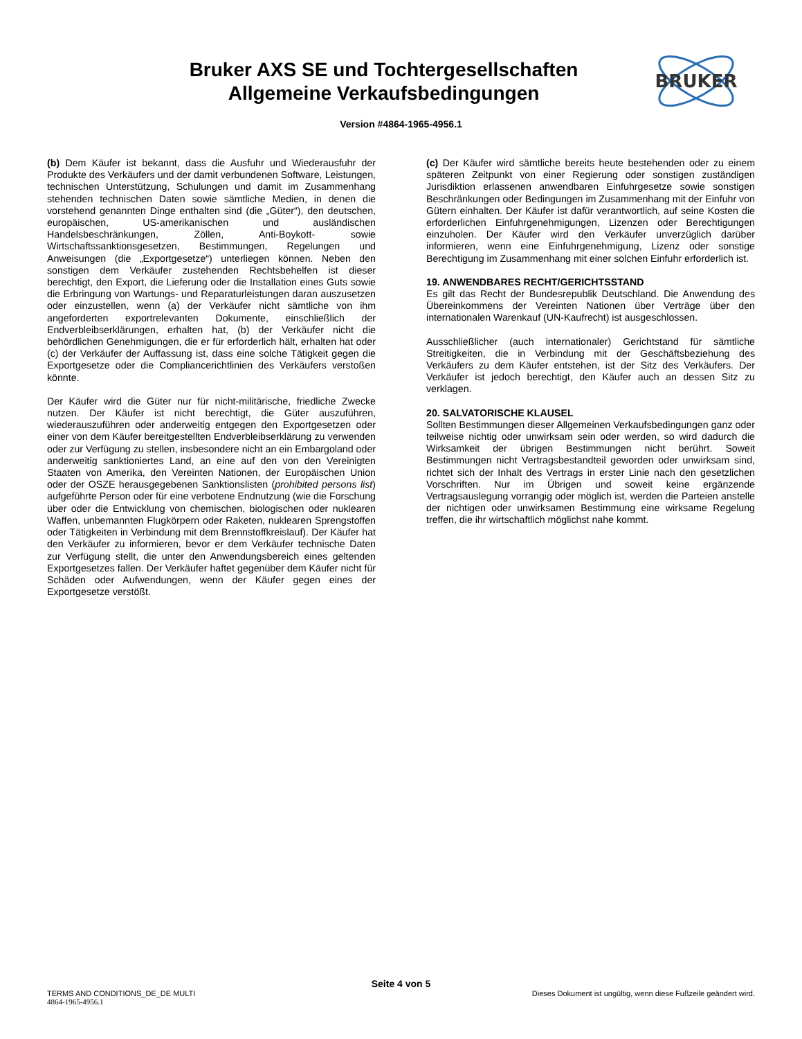Bruker AXS SE und Tochtergesellschaften
Allgemeine Verkaufsbedingungen
BRUKER
Version #4864-1965-4956.1
(b) Dem Käufer ist bekannt, dass die Ausfuhr und Wiederausfuhr der Produkte des Verkäufers und der damit verbundenen Software, Leistungen, technischen Unterstützung, Schulungen und damit im Zusammenhang stehenden technischen Daten sowie sämtliche Medien, in denen die vorstehend genannten Dinge enthalten sind (die „Güter“), den deutschen, europäischen, US-amerikanischen und ausländischen Handelsbeschränkungen, Zöllen, Anti-Boykott- sowie Wirtschaftssanktionsgesetzen, Bestimmungen, Regelungen und Anweisungen (die „Exportgesetze“) unterliegen können. Neben den sonstigen dem Verkäufer zustehenden Rechtsbehelfen ist dieser berechtigt, den Export, die Lieferung oder die Installation eines Guts sowie die Erbringung von Wartungs- und Reparaturleistungen daran auszusetzen oder einzustellen, wenn (a) der Verkäufer nicht sämtliche von ihm angeforderten exportrelevanten Dokumente, einschließlich der Endverbleibserklärungen, erhalten hat, (b) der Verkäufer nicht die behördlichen Genehmigungen, die er für erforderlich hält, erhalten hat oder (c) der Verkäufer der Auffassung ist, dass eine solche Tätigkeit gegen die Exportgesetze oder die Compliancerichtlinien des Verkäufers verstoßen könnte.
Der Käufer wird die Güter nur für nicht-militärische, friedliche Zwecke nutzen. Der Käufer ist nicht berechtigt, die Güter auszuführen, wiederauszuführen oder anderweitig entgegen den Exportgesetzen oder einer von dem Käufer bereitgestellten Endverbleibserklärung zu verwenden oder zur Verfügung zu stellen, insbesondere nicht an ein Embargoland oder anderweitig sanktioniertes Land, an eine auf den von den Vereinigten Staaten von Amerika, den Vereinten Nationen, der Europäischen Union oder der OSZE herausgegebenen Sanktionslisten (prohibited persons list) aufgeführte Person oder für eine verbotene Endnutzung (wie die Forschung über oder die Entwicklung von chemischen, biologischen oder nuklearen Waffen, unbemannten Flugkörpern oder Raketen, nuklearen Sprengstoffen oder Tätigkeiten in Verbindung mit dem Brennstoffkreislauf). Der Käufer hat den Verkäufer zu informieren, bevor er dem Verkäufer technische Daten zur Verfügung stellt, die unter den Anwendungsbereich eines geltenden Exportgesetzes fallen. Der Verkäufer haftet gegenüber dem Käufer nicht für Schäden oder Aufwendungen, wenn der Käufer gegen eines der Exportgesetze verstößt.
(c) Der Käufer wird sämtliche bereits heute bestehenden oder zu einem späteren Zeitpunkt von einer Regierung oder sonstigen zuständigen Jurisdiktion erlassenen anwendbaren Einfuhrgesetze sowie sonstigen Beschränkungen oder Bedingungen im Zusammenhang mit der Einfuhr von Gütern einhalten. Der Käufer ist dafür verantwortlich, auf seine Kosten die erforderlichen Einfuhrgenehmigungen, Lizenzen oder Berechtigungen einzuholen. Der Käufer wird den Verkäufer unverzüglich darüber informieren, wenn eine Einfuhrgenehmigung, Lizenz oder sonstige Berechtigung im Zusammenhang mit einer solchen Einfuhr erforderlich ist.
19. ANWENDBARES RECHT/GERICHTSSTAND
Es gilt das Recht der Bundesrepublik Deutschland. Die Anwendung des Übereinkommens der Vereinten Nationen über Verträge über den internationalen Warenkauf (UN-Kaufrecht) ist ausgeschlossen.
Ausschließlicher (auch internationaler) Gerichtstand für sämtliche Streitigkeiten, die in Verbindung mit der Geschäftsbeziehung des Verkäufers zu dem Käufer entstehen, ist der Sitz des Verkäufers. Der Verkäufer ist jedoch berechtigt, den Käufer auch an dessen Sitz zu verklagen.
20. SALVATORISCHE KLAUSEL
Sollten Bestimmungen dieser Allgemeinen Verkaufsbedingungen ganz oder teilweise nichtig oder unwirksam sein oder werden, so wird dadurch die Wirksamkeit der übrigen Bestimmungen nicht berührt. Soweit Bestimmungen nicht Vertragsbestandteil geworden oder unwirksam sind, richtet sich der Inhalt des Vertrags in erster Linie nach den gesetzlichen Vorschriften. Nur im Übrigen und soweit keine ergänzende Vertragsauslegung vorrangig oder möglich ist, werden die Parteien anstelle der nichtigen oder unwirksamen Bestimmung eine wirksame Regelung treffen, die ihr wirtschaftlich möglichst nahe kommt.
Seite 4 von 5
TERMS AND CONDITIONS_DE_DE MULTI Dieses Dokument ist ungültig, wenn diese Fußzeile geändert wird.
4864-1965-4956.1